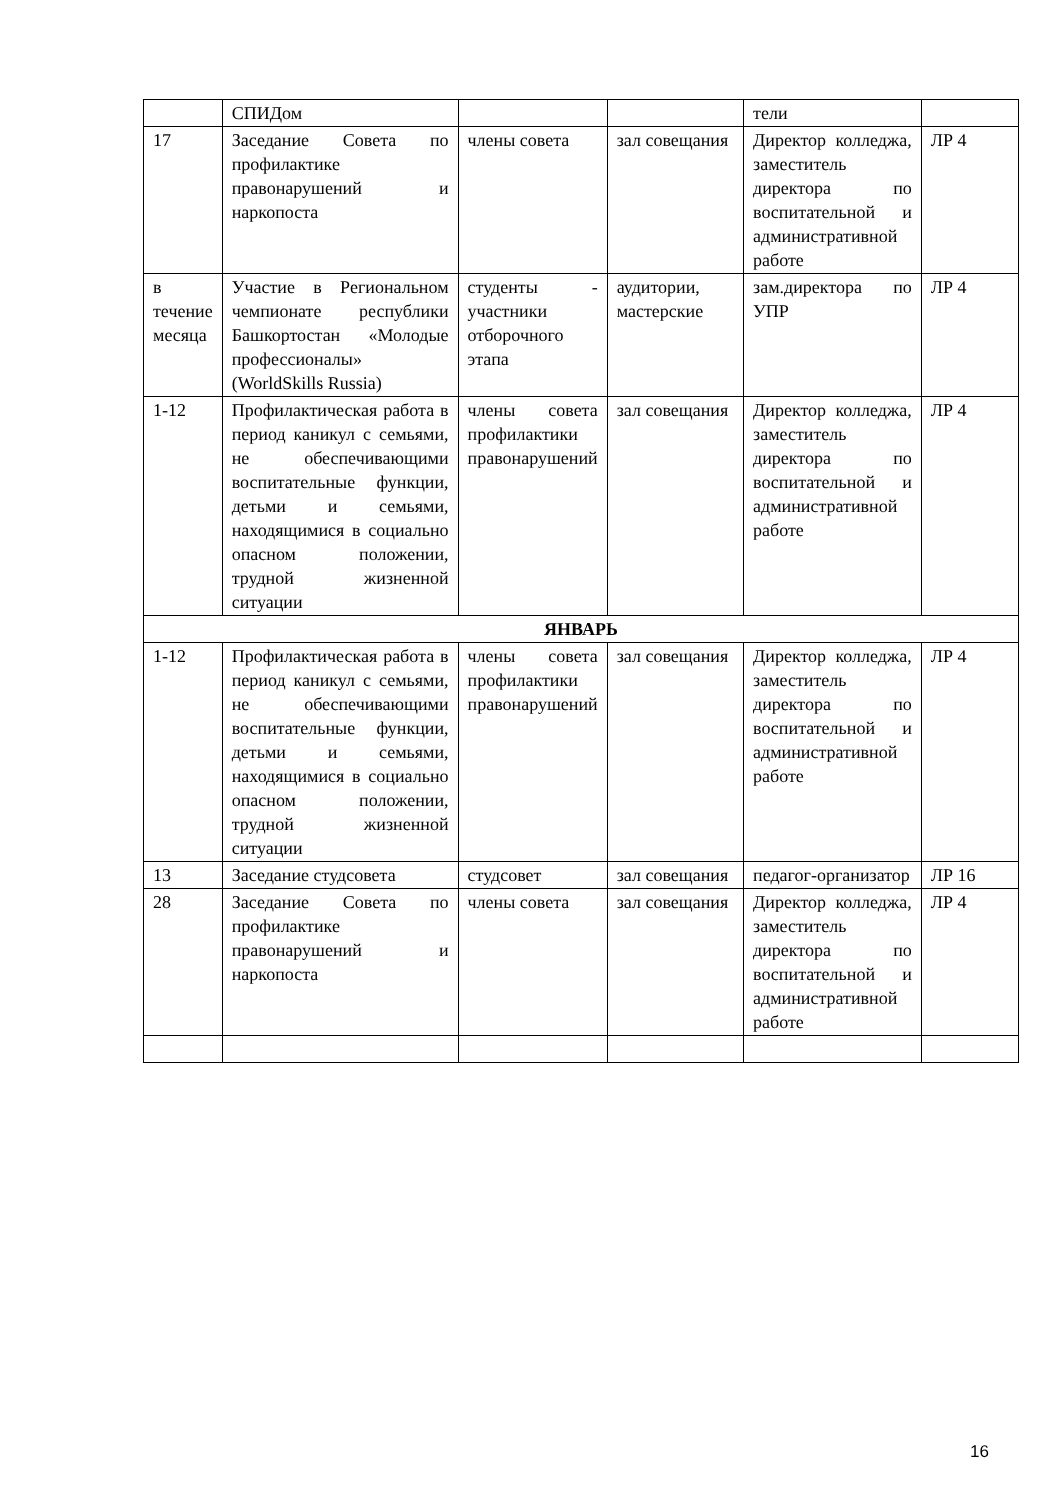| | СПИДом | | | тели | |
| 17 | Заседание Совета по профилактике правонарушений и наркопоста | члены совета | зал совещания | Директор колледжа, заместитель директора по воспитательной и административной работе | ЛР 4 |
| в течение месяца | Участие в Региональном чемпионате республики Башкортостан «Молодые профессионалы» (WorldSkills Russia) | студенты - участники отборочного этапа | аудитории, мастерские | зам.директора по УПР | ЛР 4 |
| 1-12 | Профилактическая работа в период каникул с семьями, не обеспечивающими воспитательные функции, детьми и семьями, находящимися в социально опасном положении, трудной жизненной ситуации | члены совета профилактики правонарушений | зал совещания | Директор колледжа, заместитель директора по воспитательной и административной работе | ЛР 4 |
| ЯНВАРЬ | | | | | |
| 1-12 | Профилактическая работа в период каникул с семьями, не обеспечивающими воспитательные функции, детьми и семьями, находящимися в социально опасном положении, трудной жизненной ситуации | члены совета профилактики правонарушений | зал совещания | Директор колледжа, заместитель директора по воспитательной и административной работе | ЛР 4 |
| 13 | Заседание студсовета | студсовет | зал совещания | педагог-организатор | ЛР 16 |
| 28 | Заседание Совета по профилактике правонарушений и наркопоста | члены совета | зал совещания | Директор колледжа, заместитель директора по воспитательной и административной работе | ЛР 4 |
16